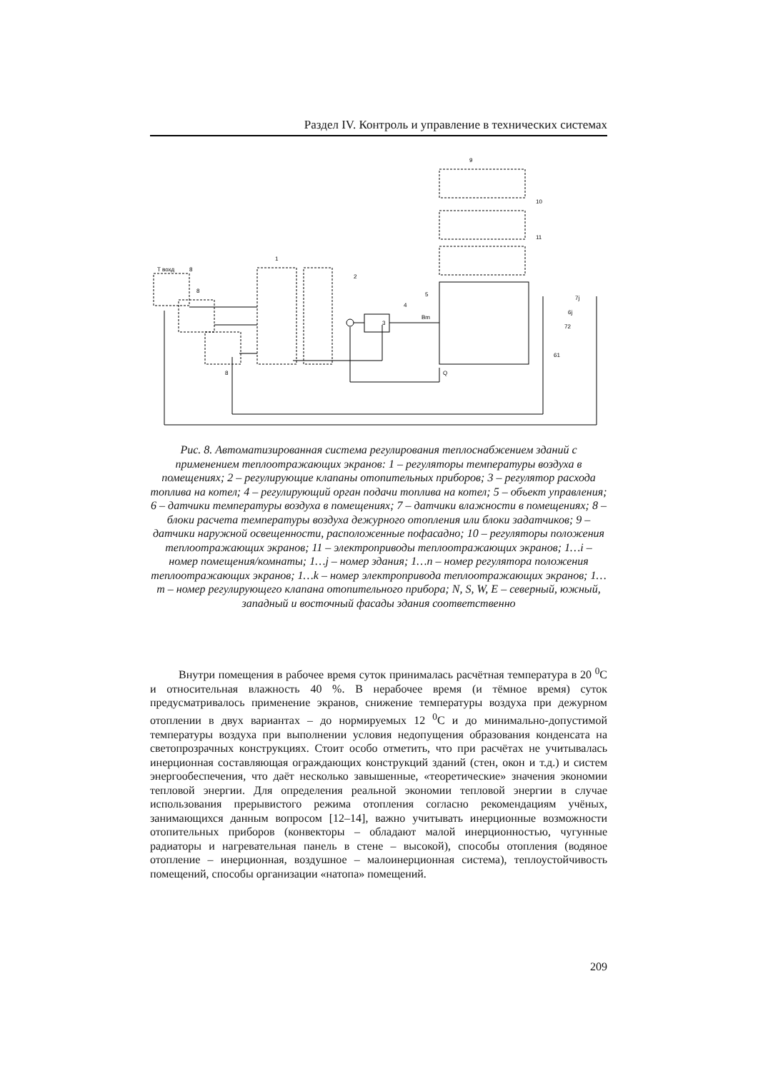Раздел IV. Контроль и управление в технических системах
T вохд
3
9
10
11
1
2
4
5
8
8
8
Q
Bm
7j
6j
72
61
Рис. 8. Автоматизированная система регулирования теплоснабжением зданий с применением теплоотражающих экранов: 1 – регуляторы температуры воздуха в помещениях; 2 – регулирующие клапаны отопительных приборов; 3 – регулятор расхода топлива на котел; 4 – регулирующий орган подачи топлива на котел; 5 – объект управления; 6 – датчики температуры воздуха в помещениях; 7 – датчики влажности в помещениях; 8 – блоки расчета температуры воздуха дежурного отопления или блоки задатчиков; 9 – датчики наружной освещенности, расположенные пофасадно; 10 – регуляторы положения теплоотражающих экранов; 11 – электроприводы теплоотражающих экранов; 1…i – номер помещения/комнаты; 1…j – номер здания; 1…n – номер регулятора положения теплоотражающих экранов; 1…k – номер электропривода теплоотражающих экранов; 1…m – номер регулирующего клапана отопительного прибора; N, S, W, E – северный, южный, западный и восточный фасады здания соответственно
Внутри помещения в рабочее время суток принималась расчётная температура в 20 <sup>0</sup>С и относительная влажность 40 %. В нерабочее время (и тёмное время) суток предусматривалось применение экранов, снижение температуры воздуха при дежурном отоплении в двух вариантах – до нормируемых 12 <sup>0</sup>С и до минимально-допустимой температуры воздуха при выполнении условия недопущения образования конденсата на светопрозрачных конструкциях. Стоит особо отметить, что при расчётах не учитывалась инерционная составляющая ограждающих конструкций зданий (стен, окон и т.д.) и систем энергообеспечения, что даёт несколько завышенные, «теоретические» значения экономии тепловой энергии. Для определения реальной экономии тепловой энергии в случае использования прерывистого режима отопления согласно рекомендациям учёных, занимающихся данным вопросом [12–14], важно учитывать инерционные возможности отопительных приборов (конвекторы – обладают малой инерционностью, чугунные радиаторы и нагревательная панель в стене – высокой), способы отопления (водяное отопление – инерционная, воздушное – малоинерционная система), теплоустойчивость помещений, способы организации «натопа» помещений.
209